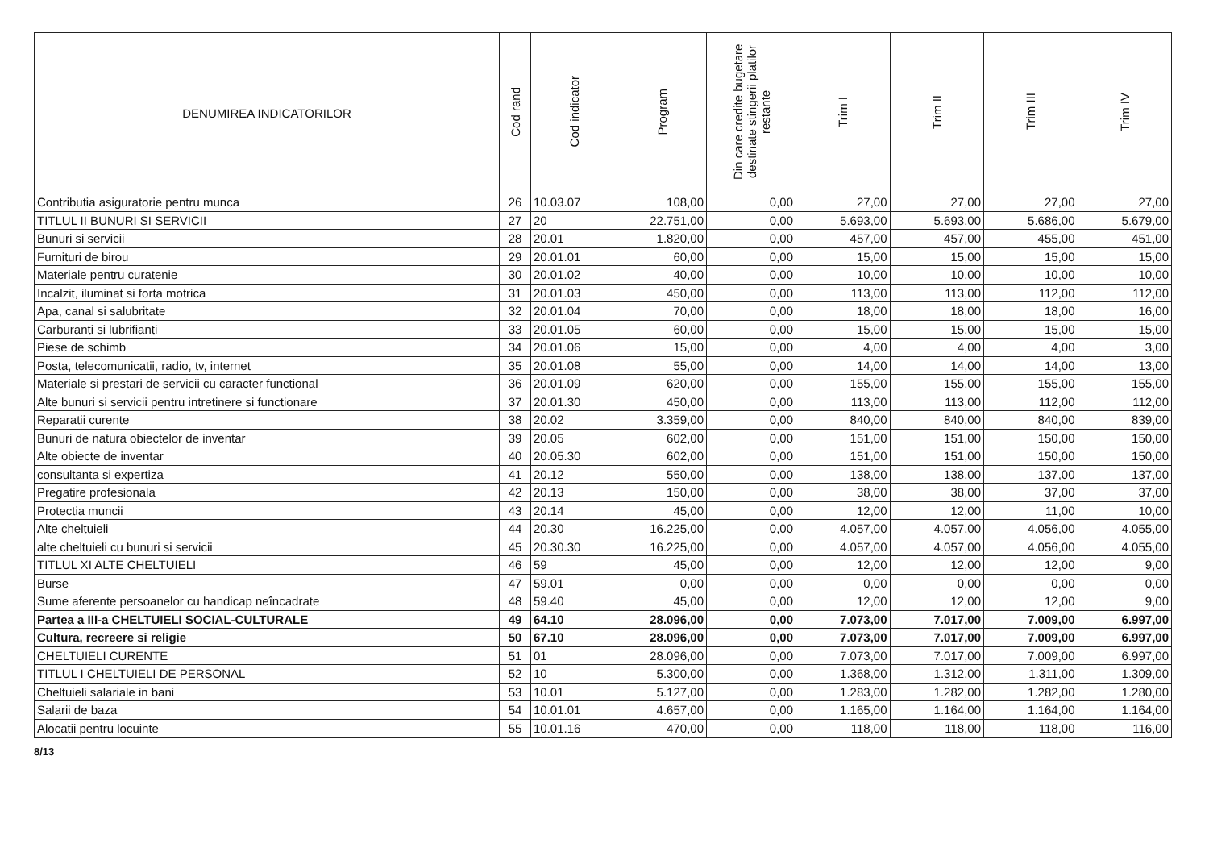| DENUMIREA INDICATORILOR | Cod rand | Cod indicator | Program | Din care credite bugetare destinate stingerii platilor restante | Trim I | Trim II | Trim III | Trim IV |
| --- | --- | --- | --- | --- | --- | --- | --- | --- |
| Contributia asiguratorie pentru munca | 26 | 10.03.07 | 108,00 | 0,00 | 27,00 | 27,00 | 27,00 | 27,00 |
| TITLUL II BUNURI SI SERVICII | 27 | 20 | 22.751,00 | 0,00 | 5.693,00 | 5.693,00 | 5.686,00 | 5.679,00 |
| Bunuri si servicii | 28 | 20.01 | 1.820,00 | 0,00 | 457,00 | 457,00 | 455,00 | 451,00 |
| Furnituri de birou | 29 | 20.01.01 | 60,00 | 0,00 | 15,00 | 15,00 | 15,00 | 15,00 |
| Materiale pentru curatenie | 30 | 20.01.02 | 40,00 | 0,00 | 10,00 | 10,00 | 10,00 | 10,00 |
| Incalzit, iluminat si forta motrica | 31 | 20.01.03 | 450,00 | 0,00 | 113,00 | 113,00 | 112,00 | 112,00 |
| Apa, canal si salubritate | 32 | 20.01.04 | 70,00 | 0,00 | 18,00 | 18,00 | 18,00 | 16,00 |
| Carburanti si lubrifianti | 33 | 20.01.05 | 60,00 | 0,00 | 15,00 | 15,00 | 15,00 | 15,00 |
| Piese de schimb | 34 | 20.01.06 | 15,00 | 0,00 | 4,00 | 4,00 | 4,00 | 3,00 |
| Posta, telecomunicatii, radio, tv, internet | 35 | 20.01.08 | 55,00 | 0,00 | 14,00 | 14,00 | 14,00 | 13,00 |
| Materiale si prestari de servicii cu caracter functional | 36 | 20.01.09 | 620,00 | 0,00 | 155,00 | 155,00 | 155,00 | 155,00 |
| Alte bunuri si servicii pentru intretinere si functionare | 37 | 20.01.30 | 450,00 | 0,00 | 113,00 | 113,00 | 112,00 | 112,00 |
| Reparatii curente | 38 | 20.02 | 3.359,00 | 0,00 | 840,00 | 840,00 | 840,00 | 839,00 |
| Bunuri de natura obiectelor de inventar | 39 | 20.05 | 602,00 | 0,00 | 151,00 | 151,00 | 150,00 | 150,00 |
| Alte obiecte de inventar | 40 | 20.05.30 | 602,00 | 0,00 | 151,00 | 151,00 | 150,00 | 150,00 |
| consultanta si expertiza | 41 | 20.12 | 550,00 | 0,00 | 138,00 | 138,00 | 137,00 | 137,00 |
| Pregatire profesionala | 42 | 20.13 | 150,00 | 0,00 | 38,00 | 38,00 | 37,00 | 37,00 |
| Protectia muncii | 43 | 20.14 | 45,00 | 0,00 | 12,00 | 12,00 | 11,00 | 10,00 |
| Alte cheltuieli | 44 | 20.30 | 16.225,00 | 0,00 | 4.057,00 | 4.057,00 | 4.056,00 | 4.055,00 |
| alte cheltuieli cu bunuri si servicii | 45 | 20.30.30 | 16.225,00 | 0,00 | 4.057,00 | 4.057,00 | 4.056,00 | 4.055,00 |
| TITLUL XI ALTE CHELTUIELI | 46 | 59 | 45,00 | 0,00 | 12,00 | 12,00 | 12,00 | 9,00 |
| Burse | 47 | 59.01 | 0,00 | 0,00 | 0,00 | 0,00 | 0,00 | 0,00 |
| Sume aferente persoanelor cu handicap neîncadrate | 48 | 59.40 | 45,00 | 0,00 | 12,00 | 12,00 | 12,00 | 9,00 |
| Partea a III-a CHELTUIELI SOCIAL-CULTURALE | 49 | 64.10 | 28.096,00 | 0,00 | 7.073,00 | 7.017,00 | 7.009,00 | 6.997,00 |
| Cultura, recreere si religie | 50 | 67.10 | 28.096,00 | 0,00 | 7.073,00 | 7.017,00 | 7.009,00 | 6.997,00 |
| CHELTUIELI CURENTE | 51 | 01 | 28.096,00 | 0,00 | 7.073,00 | 7.017,00 | 7.009,00 | 6.997,00 |
| TITLUL I CHELTUIELI DE PERSONAL | 52 | 10 | 5.300,00 | 0,00 | 1.368,00 | 1.312,00 | 1.311,00 | 1.309,00 |
| Cheltuieli salariale in bani | 53 | 10.01 | 5.127,00 | 0,00 | 1.283,00 | 1.282,00 | 1.282,00 | 1.280,00 |
| Salarii de baza | 54 | 10.01.01 | 4.657,00 | 0,00 | 1.165,00 | 1.164,00 | 1.164,00 | 1.164,00 |
| Alocatii pentru locuinte | 55 | 10.01.16 | 470,00 | 0,00 | 118,00 | 118,00 | 118,00 | 116,00 |
8/13